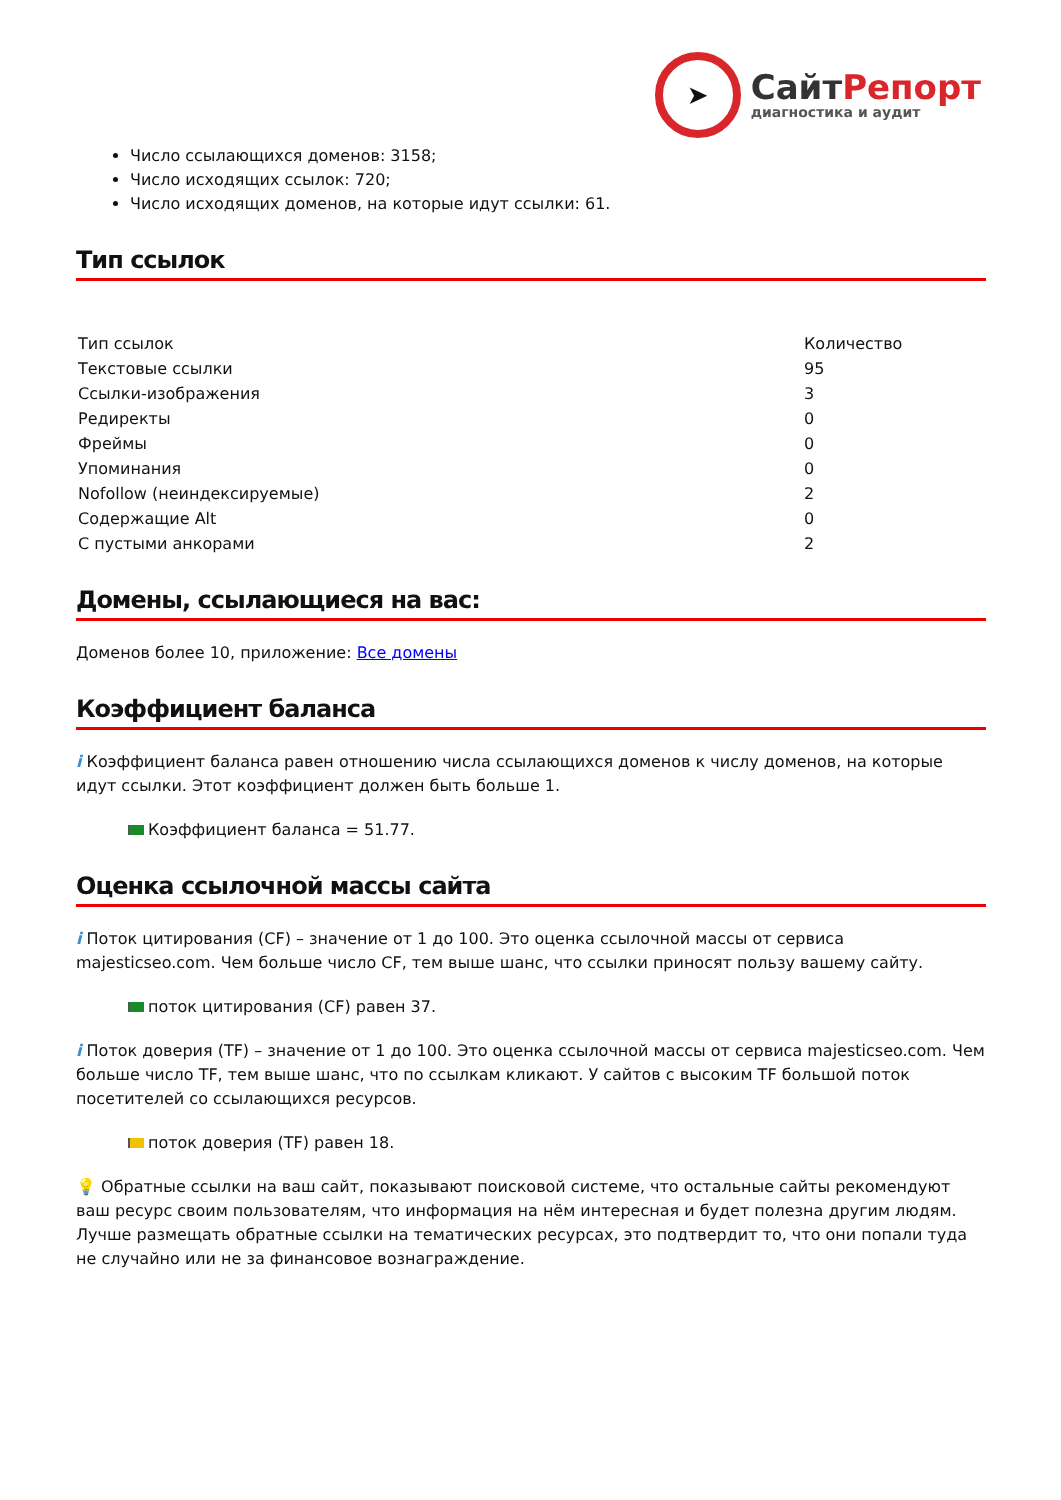➤
СайтРепорт
диагностика и аудит
Число ссылающихся доменов: 3158;
Число исходящих ссылок: 720;
Число исходящих доменов, на которые идут ссылки: 61.
Тип ссылок
| Тип ссылок | Количество |
| Текстовые ссылки | 95 |
| Ссылки-изображения | 3 |
| Редиректы | 0 |
| Фреймы | 0 |
| Упоминания | 0 |
| Nofollow (неиндексируемые) | 2 |
| Содержащие Alt | 0 |
| С пустыми анкорами | 2 |
Домены, ссылающиеся на вас:
Доменов более 10, приложение: Все домены
Коэффициент баланса
i Коэффициент баланса равен отношению числа ссылающихся доменов к числу доменов, на которые идут ссылки. Этот коэффициент должен быть больше 1.
Коэффициент баланса = 51.77.
Оценка ссылочной массы сайта
i Поток цитирования (CF) – значение от 1 до 100. Это оценка ссылочной массы от сервиса majesticseo.com. Чем больше число CF, тем выше шанс, что ссылки приносят пользу вашему сайту.
поток цитирования (CF) равен 37.
i Поток доверия (TF) – значение от 1 до 100. Это оценка ссылочной массы от сервиса majesticseo.com. Чем больше число TF, тем выше шанс, что по ссылкам кликают. У сайтов с высоким TF большой поток посетителей со ссылающихся ресурсов.
поток доверия (TF) равен 18.
💡 Обратные ссылки на ваш сайт, показывают поисковой системе, что остальные сайты рекомендуют ваш ресурс своим пользователям, что информация на нём интересная и будет полезна другим людям.
Лучше размещать обратные ссылки на тематических ресурсах, это подтвердит то, что они попали туда не случайно или не за финансовое вознаграждение.